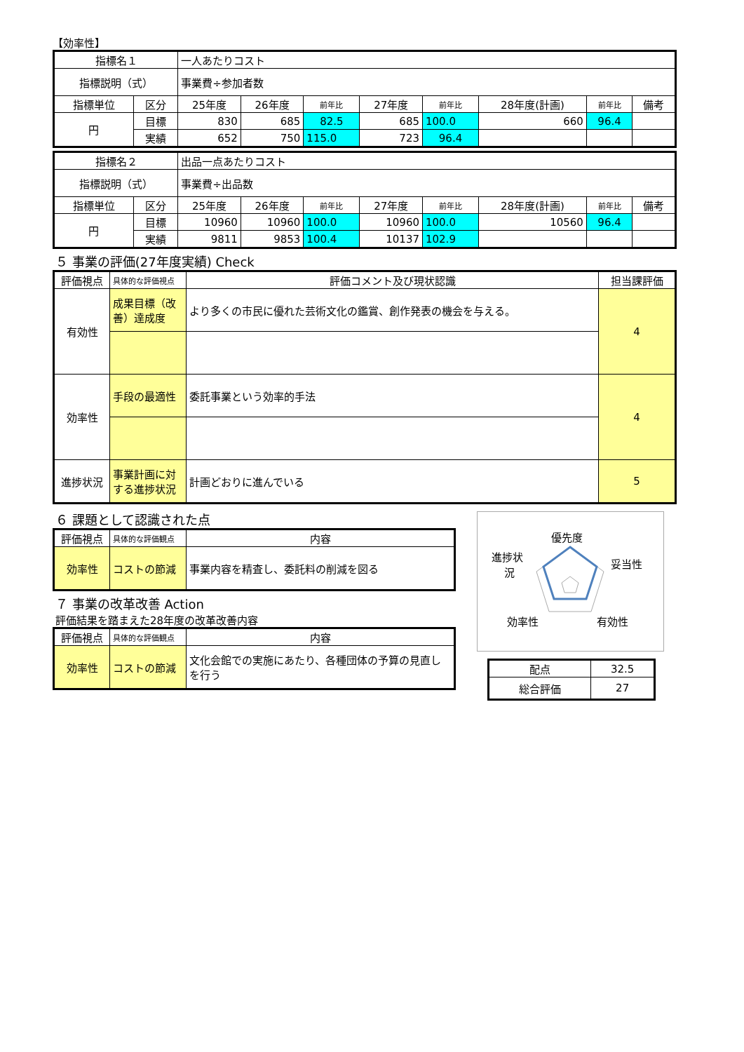【効率性】
| 指標名１ | | 一人あたりコスト | | | | | | | |
| 指標説明（式） | | 事業費÷参加者数 | | | | | | | |
| 指標単位 | 区分 | 25年度 | 26年度 | 前年比 | 27年度 | 前年比 | 28年度(計画) | 前年比 | 備考 |
| 円 | 目標 | 830 | 685 | 82.5 | 685 | 100.0 | 660 | 96.4 | |
| | 実績 | 652 | 750 | 115.0 | 723 | 96.4 | | | |
| 指標名２ | | 出品一点あたりコスト | | | | | | | |
| 指標説明（式） | | 事業費÷出品数 | | | | | | | |
| 指標単位 | 区分 | 25年度 | 26年度 | 前年比 | 27年度 | 前年比 | 28年度(計画) | 前年比 | 備考 |
| 円 | 目標 | 10960 | 10960 | 100.0 | 10960 | 100.0 | 10560 | 96.4 | |
| | 実績 | 9811 | 9853 | 100.4 | 10137 | 102.9 | | | |
５ 事業の評価(27年度実績) Check
| 評価視点 | 具体的な評価視点 | 評価コメント及び現状認識 | 担当課評価 |
| 有効性 | 成果目標（改善）達成度 | より多くの市民に優れた芸術文化の鑑賞、創作発表の機会を与える。 | 4 |
| 効率性 | 手段の最適性 | 委託事業という効率的手法 | 4 |
| 進捗状況 | 事業計画に対する進捗状況 | 計画どおりに進んでいる | 5 |
６ 課題として認識された点
| 評価視点 | 具体的な評価観点 | 内容 |
| 効率性 | コストの節減 | 事業内容を精査し、委託料の削減を図る |
７ 事業の改革改善 Action
評価結果を踏まえた28年度の改革改善内容
| 評価視点 | 具体的な評価観点 | 内容 |
| 効率性 | コストの節減 | 文化会館での実施にあたり、各種団体の予算の見直しを行う |
優先度
妥当性
有効性
効率性
進捗状
況
| 配点 | 32.5 |
| 総合評価 | 27 |